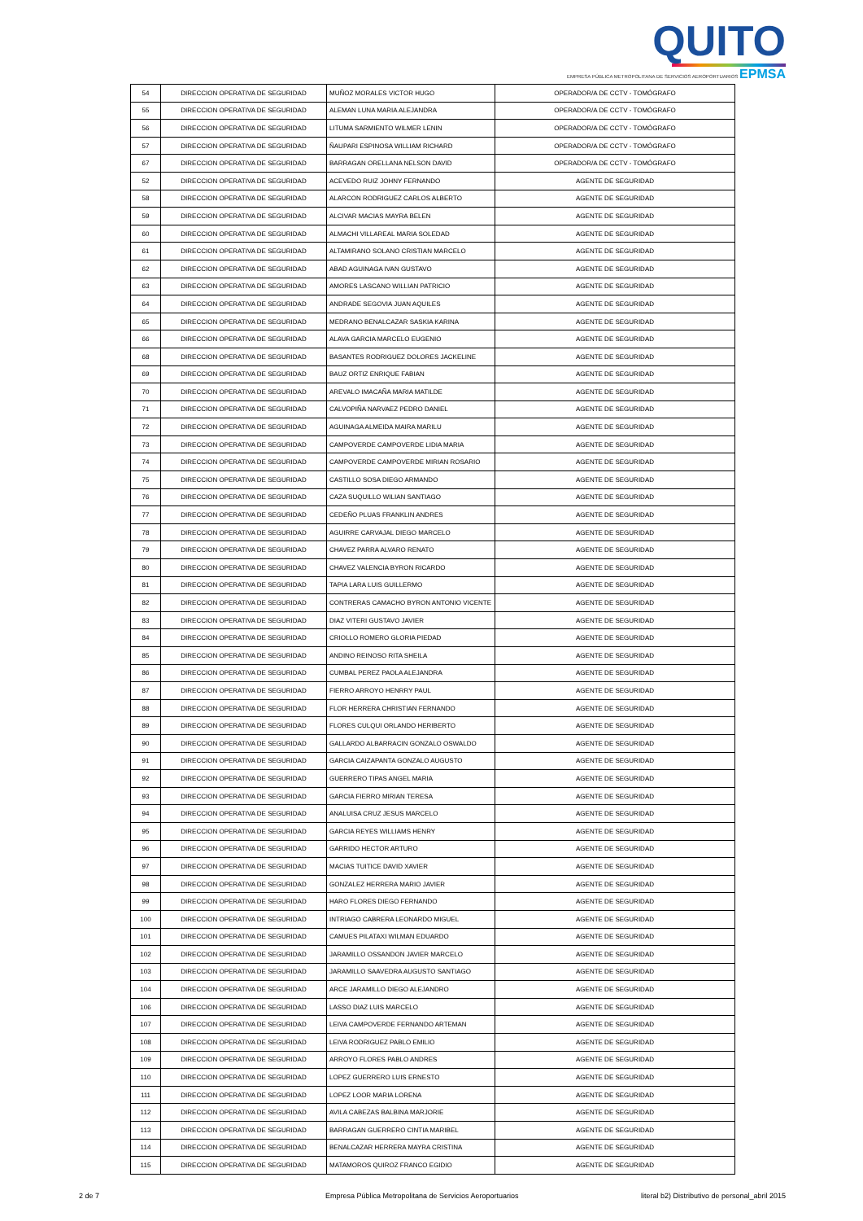QUITO
EMPRESA PÚBLICA METROPOLITANA DE SERVICIOS AEROPORTUARIOS EPMSA
| 54 | DIRECCION OPERATIVA DE SEGURIDAD | MUÑOZ MORALES VICTOR HUGO | OPERADOR/A DE CCTV - TOMÓGRAFO |
| 55 | DIRECCION OPERATIVA DE SEGURIDAD | ALEMAN LUNA MARIA ALEJANDRA | OPERADOR/A DE CCTV - TOMÓGRAFO |
| 56 | DIRECCION OPERATIVA DE SEGURIDAD | LITUMA SARMIENTO WILMER LENIN | OPERADOR/A DE CCTV - TOMÓGRAFO |
| 57 | DIRECCION OPERATIVA DE SEGURIDAD | ÑAUPARI ESPINOSA WILLIAM RICHARD | OPERADOR/A DE CCTV - TOMÓGRAFO |
| 67 | DIRECCION OPERATIVA DE SEGURIDAD | BARRAGAN ORELLANA NELSON DAVID | OPERADOR/A DE CCTV - TOMÓGRAFO |
| 52 | DIRECCION OPERATIVA DE SEGURIDAD | ACEVEDO RUIZ JOHNY FERNANDO | AGENTE DE SEGURIDAD |
| 58 | DIRECCION OPERATIVA DE SEGURIDAD | ALARCON RODRIGUEZ CARLOS ALBERTO | AGENTE DE SEGURIDAD |
| 59 | DIRECCION OPERATIVA DE SEGURIDAD | ALCIVAR MACIAS MAYRA BELEN | AGENTE DE SEGURIDAD |
| 60 | DIRECCION OPERATIVA DE SEGURIDAD | ALMACHI VILLAREAL MARIA SOLEDAD | AGENTE DE SEGURIDAD |
| 61 | DIRECCION OPERATIVA DE SEGURIDAD | ALTAMIRANO SOLANO CRISTIAN MARCELO | AGENTE DE SEGURIDAD |
| 62 | DIRECCION OPERATIVA DE SEGURIDAD | ABAD AGUINAGA IVAN GUSTAVO | AGENTE DE SEGURIDAD |
| 63 | DIRECCION OPERATIVA DE SEGURIDAD | AMORES LASCANO WILLIAN PATRICIO | AGENTE DE SEGURIDAD |
| 64 | DIRECCION OPERATIVA DE SEGURIDAD | ANDRADE SEGOVIA JUAN AQUILES | AGENTE DE SEGURIDAD |
| 65 | DIRECCION OPERATIVA DE SEGURIDAD | MEDRANO BENALCAZAR SASKIA KARINA | AGENTE DE SEGURIDAD |
| 66 | DIRECCION OPERATIVA DE SEGURIDAD | ALAVA GARCIA MARCELO EUGENIO | AGENTE DE SEGURIDAD |
| 68 | DIRECCION OPERATIVA DE SEGURIDAD | BASANTES RODRIGUEZ DOLORES JACKELINE | AGENTE DE SEGURIDAD |
| 69 | DIRECCION OPERATIVA DE SEGURIDAD | BAUZ ORTIZ ENRIQUE FABIAN | AGENTE DE SEGURIDAD |
| 70 | DIRECCION OPERATIVA DE SEGURIDAD | AREVALO IMACAÑA MARIA MATILDE | AGENTE DE SEGURIDAD |
| 71 | DIRECCION OPERATIVA DE SEGURIDAD | CALVOPIÑA NARVAEZ PEDRO DANIEL | AGENTE DE SEGURIDAD |
| 72 | DIRECCION OPERATIVA DE SEGURIDAD | AGUINAGA ALMEIDA MAIRA MARILU | AGENTE DE SEGURIDAD |
| 73 | DIRECCION OPERATIVA DE SEGURIDAD | CAMPOVERDE CAMPOVERDE LIDIA MARIA | AGENTE DE SEGURIDAD |
| 74 | DIRECCION OPERATIVA DE SEGURIDAD | CAMPOVERDE CAMPOVERDE MIRIAN ROSARIO | AGENTE DE SEGURIDAD |
| 75 | DIRECCION OPERATIVA DE SEGURIDAD | CASTILLO SOSA DIEGO ARMANDO | AGENTE DE SEGURIDAD |
| 76 | DIRECCION OPERATIVA DE SEGURIDAD | CAZA SUQUILLO WILIAN SANTIAGO | AGENTE DE SEGURIDAD |
| 77 | DIRECCION OPERATIVA DE SEGURIDAD | CEDEÑO PLUAS FRANKLIN ANDRES | AGENTE DE SEGURIDAD |
| 78 | DIRECCION OPERATIVA DE SEGURIDAD | AGUIRRE CARVAJAL DIEGO MARCELO | AGENTE DE SEGURIDAD |
| 79 | DIRECCION OPERATIVA DE SEGURIDAD | CHAVEZ PARRA ALVARO RENATO | AGENTE DE SEGURIDAD |
| 80 | DIRECCION OPERATIVA DE SEGURIDAD | CHAVEZ VALENCIA BYRON RICARDO | AGENTE DE SEGURIDAD |
| 81 | DIRECCION OPERATIVA DE SEGURIDAD | TAPIA LARA LUIS GUILLERMO | AGENTE DE SEGURIDAD |
| 82 | DIRECCION OPERATIVA DE SEGURIDAD | CONTRERAS CAMACHO BYRON ANTONIO VICENTE | AGENTE DE SEGURIDAD |
| 83 | DIRECCION OPERATIVA DE SEGURIDAD | DIAZ VITERI GUSTAVO JAVIER | AGENTE DE SEGURIDAD |
| 84 | DIRECCION OPERATIVA DE SEGURIDAD | CRIOLLO ROMERO GLORIA PIEDAD | AGENTE DE SEGURIDAD |
| 85 | DIRECCION OPERATIVA DE SEGURIDAD | ANDINO REINOSO RITA SHEILA | AGENTE DE SEGURIDAD |
| 86 | DIRECCION OPERATIVA DE SEGURIDAD | CUMBAL PEREZ PAOLA ALEJANDRA | AGENTE DE SEGURIDAD |
| 87 | DIRECCION OPERATIVA DE SEGURIDAD | FIERRO ARROYO HENRRY PAUL | AGENTE DE SEGURIDAD |
| 88 | DIRECCION OPERATIVA DE SEGURIDAD | FLOR HERRERA CHRISTIAN FERNANDO | AGENTE DE SEGURIDAD |
| 89 | DIRECCION OPERATIVA DE SEGURIDAD | FLORES CULQUI ORLANDO HERIBERTO | AGENTE DE SEGURIDAD |
| 90 | DIRECCION OPERATIVA DE SEGURIDAD | GALLARDO ALBARRACIN GONZALO OSWALDO | AGENTE DE SEGURIDAD |
| 91 | DIRECCION OPERATIVA DE SEGURIDAD | GARCIA CAIZAPANTA GONZALO AUGUSTO | AGENTE DE SEGURIDAD |
| 92 | DIRECCION OPERATIVA DE SEGURIDAD | GUERRERO TIPAS ANGEL MARIA | AGENTE DE SEGURIDAD |
| 93 | DIRECCION OPERATIVA DE SEGURIDAD | GARCIA FIERRO MIRIAN TERESA | AGENTE DE SEGURIDAD |
| 94 | DIRECCION OPERATIVA DE SEGURIDAD | ANALUISA CRUZ JESUS MARCELO | AGENTE DE SEGURIDAD |
| 95 | DIRECCION OPERATIVA DE SEGURIDAD | GARCIA REYES WILLIAMS HENRY | AGENTE DE SEGURIDAD |
| 96 | DIRECCION OPERATIVA DE SEGURIDAD | GARRIDO HECTOR ARTURO | AGENTE DE SEGURIDAD |
| 97 | DIRECCION OPERATIVA DE SEGURIDAD | MACIAS TUITICE DAVID XAVIER | AGENTE DE SEGURIDAD |
| 98 | DIRECCION OPERATIVA DE SEGURIDAD | GONZALEZ HERRERA MARIO JAVIER | AGENTE DE SEGURIDAD |
| 99 | DIRECCION OPERATIVA DE SEGURIDAD | HARO FLORES DIEGO FERNANDO | AGENTE DE SEGURIDAD |
| 100 | DIRECCION OPERATIVA DE SEGURIDAD | INTRIAGO CABRERA LEONARDO MIGUEL | AGENTE DE SEGURIDAD |
| 101 | DIRECCION OPERATIVA DE SEGURIDAD | CAMUES PILATAXI WILMAN EDUARDO | AGENTE DE SEGURIDAD |
| 102 | DIRECCION OPERATIVA DE SEGURIDAD | JARAMILLO OSSANDON JAVIER MARCELO | AGENTE DE SEGURIDAD |
| 103 | DIRECCION OPERATIVA DE SEGURIDAD | JARAMILLO SAAVEDRA AUGUSTO SANTIAGO | AGENTE DE SEGURIDAD |
| 104 | DIRECCION OPERATIVA DE SEGURIDAD | ARCE JARAMILLO DIEGO ALEJANDRO | AGENTE DE SEGURIDAD |
| 106 | DIRECCION OPERATIVA DE SEGURIDAD | LASSO DIAZ LUIS MARCELO | AGENTE DE SEGURIDAD |
| 107 | DIRECCION OPERATIVA DE SEGURIDAD | LEIVA CAMPOVERDE FERNANDO ARTEMAN | AGENTE DE SEGURIDAD |
| 108 | DIRECCION OPERATIVA DE SEGURIDAD | LEIVA RODRIGUEZ PABLO EMILIO | AGENTE DE SEGURIDAD |
| 109 | DIRECCION OPERATIVA DE SEGURIDAD | ARROYO FLORES PABLO ANDRES | AGENTE DE SEGURIDAD |
| 110 | DIRECCION OPERATIVA DE SEGURIDAD | LOPEZ GUERRERO LUIS ERNESTO | AGENTE DE SEGURIDAD |
| 111 | DIRECCION OPERATIVA DE SEGURIDAD | LOPEZ LOOR MARIA LORENA | AGENTE DE SEGURIDAD |
| 112 | DIRECCION OPERATIVA DE SEGURIDAD | AVILA CABEZAS BALBINA MARJORIE | AGENTE DE SEGURIDAD |
| 113 | DIRECCION OPERATIVA DE SEGURIDAD | BARRAGAN GUERRERO CINTIA MARIBEL | AGENTE DE SEGURIDAD |
| 114 | DIRECCION OPERATIVA DE SEGURIDAD | BENALCAZAR HERRERA MAYRA CRISTINA | AGENTE DE SEGURIDAD |
| 115 | DIRECCION OPERATIVA DE SEGURIDAD | MATAMOROS QUIROZ FRANCO EGIDIO | AGENTE DE SEGURIDAD |
2 de 7 Empresa Pública Metropolitana de Servicios Aeroportuarios literal b2) Distributivo de personal_abril 2015